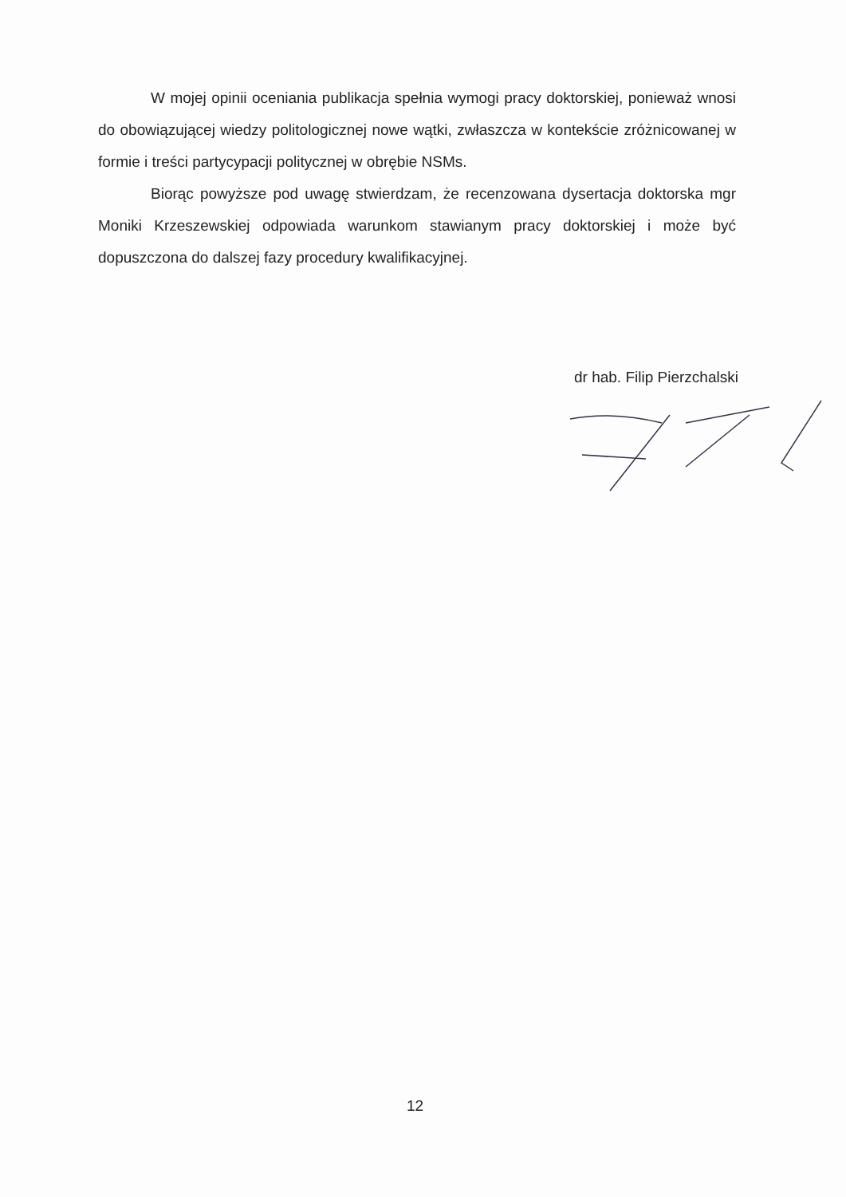W mojej opinii oceniania publikacja spełnia wymogi pracy doktorskiej, ponieważ wnosi do obowiązującej wiedzy politologicznej nowe wątki, zwłaszcza w kontekście zróżnicowanej w formie i treści partycypacji politycznej w obrębie NSMs.
Biorąc powyższe pod uwagę stwierdzam, że recenzowana dysertacja doktorska mgr Moniki Krzeszewskiej odpowiada warunkom stawianym pracy doktorskiej i może być dopuszczona do dalszej fazy procedury kwalifikacyjnej.
dr hab. Filip Pierzchalski
12